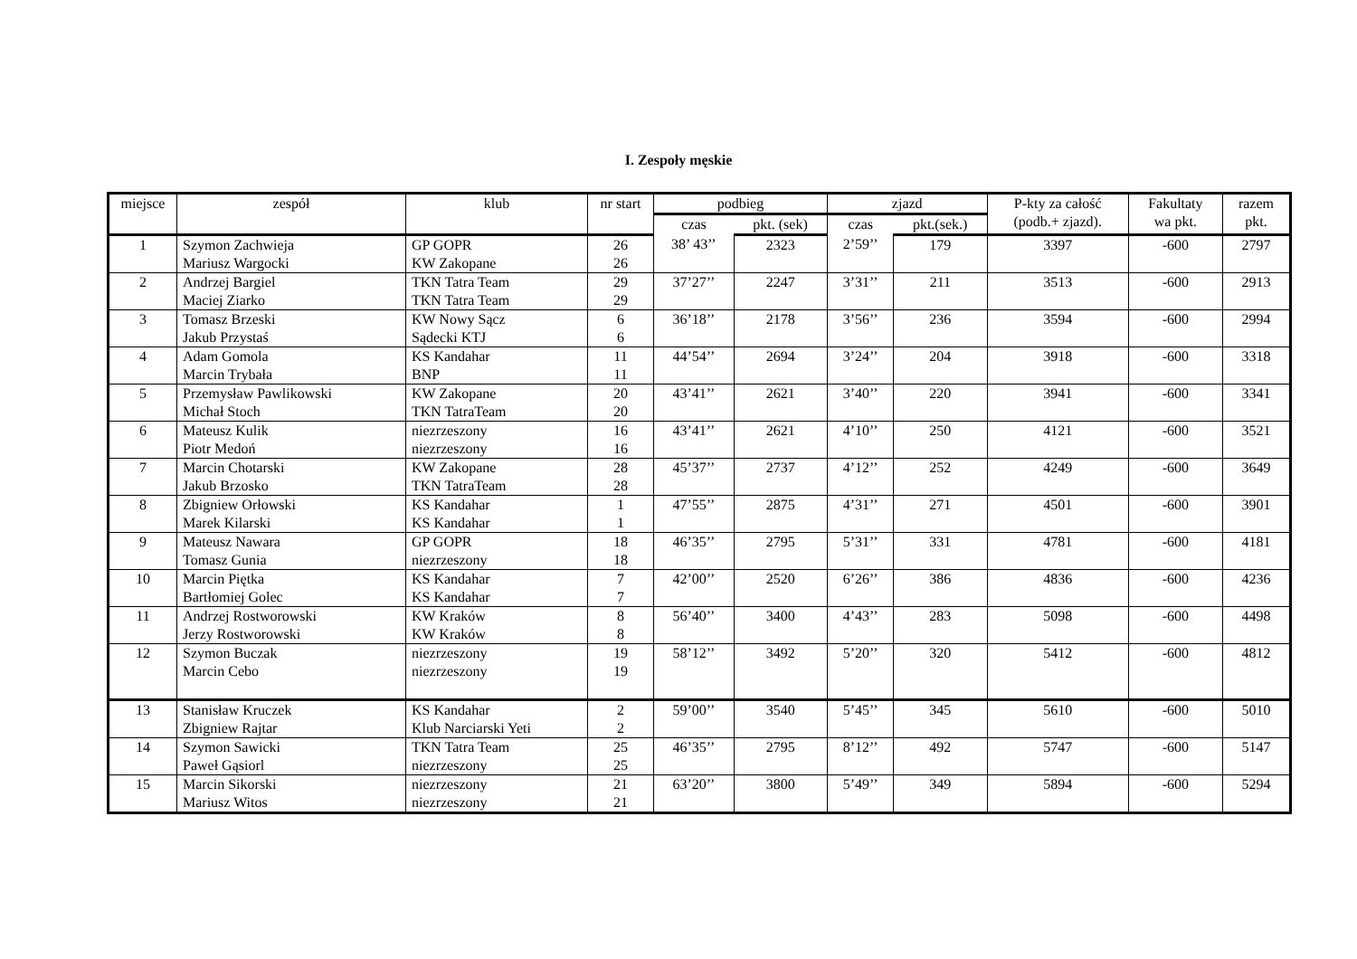I. Zespoły męskie
| miejsce | zespół | klub | nr start | podbieg | | zjazd | | P-kty za całość (podb.+ zjazd). | Fakultaty wa pkt. | razem pkt. |
| --- | --- | --- | --- | --- | --- | --- | --- | --- | --- | --- |
| | | | | czas | pkt. (sek) | czas | pkt.(sek.) | | | |
| 1 | Szymon Zachwieja Mariusz Wargocki | GP GOPR KW Zakopane | 26 26 | 38’ 43’’ | 2323 | 2’59’’ | 179 | 3397 | -600 | 2797 |
| 2 | Andrzej Bargiel Maciej Ziarko | TKN Tatra Team TKN Tatra Team | 29 29 | 37’27’’ | 2247 | 3’31’’ | 211 | 3513 | -600 | 2913 |
| 3 | Tomasz Brzeski Jakub Przystaś | KW Nowy Sącz Sądecki KTJ | 6 6 | 36’18’’ | 2178 | 3’56’’ | 236 | 3594 | -600 | 2994 |
| 4 | Adam Gomola Marcin Trybała | KS Kandahar BNP | 11 11 | 44’54’’ | 2694 | 3’24’’ | 204 | 3918 | -600 | 3318 |
| 5 | Przemysław Pawlikowski Michał Stoch | KW Zakopane TKN TatraTeam | 20 20 | 43’41’’ | 2621 | 3’40’’ | 220 | 3941 | -600 | 3341 |
| 6 | Mateusz Kulik Piotr Medoń | niezrzeszony niezrzeszony | 16 16 | 43’41’’ | 2621 | 4’10’’ | 250 | 4121 | -600 | 3521 |
| 7 | Marcin Chotarski Jakub Brzosko | KW Zakopane TKN TatraTeam | 28 28 | 45’37’’ | 2737 | 4’12’’ | 252 | 4249 | -600 | 3649 |
| 8 | Zbigniew Orłowski Marek Kilarski | KS Kandahar KS Kandahar | 1 1 | 47’55’’ | 2875 | 4’31’’ | 271 | 4501 | -600 | 3901 |
| 9 | Mateusz Nawara Tomasz Gunia | GP GOPR niezrzeszony | 18 18 | 46’35’’ | 2795 | 5’31’’ | 331 | 4781 | -600 | 4181 |
| 10 | Marcin Piętka Bartłomiej Golec | KS Kandahar KS Kandahar | 7 7 | 42’00’’ | 2520 | 6’26’’ | 386 | 4836 | -600 | 4236 |
| 11 | Andrzej Rostworowski Jerzy Rostworowski | KW Kraków KW Kraków | 8 8 | 56’40’’ | 3400 | 4’43’’ | 283 | 5098 | -600 | 4498 |
| 12 | Szymon Buczak Marcin Cebo | niezrzeszony niezrzeszony | 19 19 | 58’12’’ | 3492 | 5’20’’ | 320 | 5412 | -600 | 4812 |
| 13 | Stanisław Kruczek Zbigniew Rajtar | KS Kandahar Klub Narciarski Yeti | 2 2 | 59’00’’ | 3540 | 5’45’’ | 345 | 5610 | -600 | 5010 |
| 14 | Szymon Sawicki Paweł Gąsiorl | TKN Tatra Team niezrzeszony | 25 25 | 46’35’’ | 2795 | 8’12’’ | 492 | 5747 | -600 | 5147 |
| 15 | Marcin Sikorski Mariusz Witos | niezrzeszony niezrzeszony | 21 21 | 63’20’’ | 3800 | 5’49’’ | 349 | 5894 | -600 | 5294 |